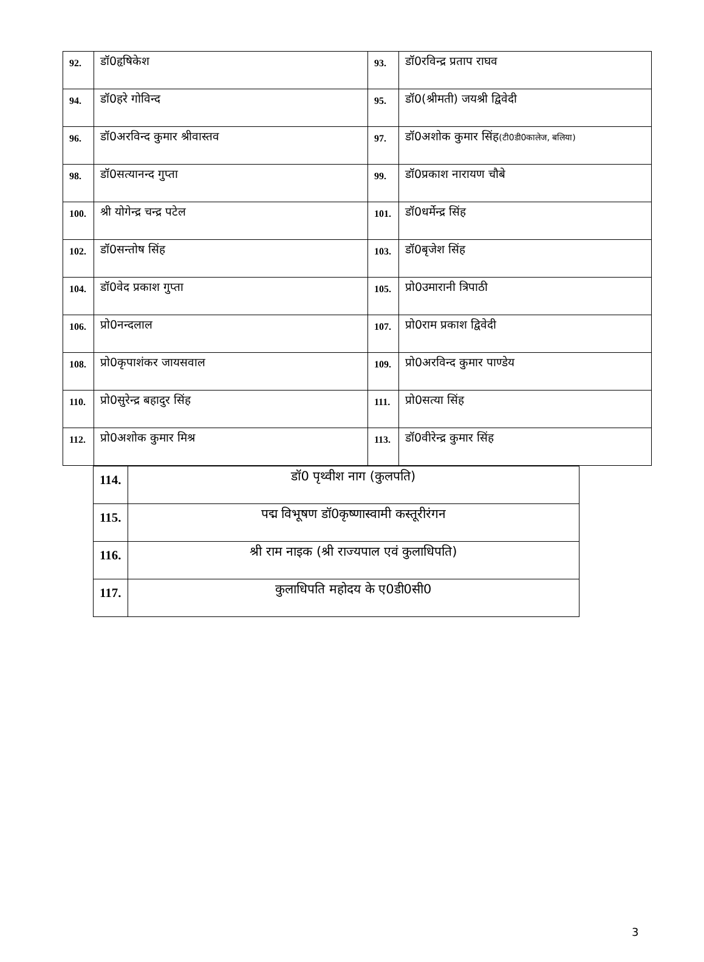| 92. | डॉ0हृषिकेश | 93. | डॉ0रविन्द्र प्रताप राघव |
| 94. | डॉ0हरे गोविन्द | 95. | डॉ0(श्रीमती) जयश्री द्विवेदी |
| 96. | डॉ0अरविन्द कुमार श्रीवास्तव | 97. | डॉ0अशोक कुमार सिंह (टी0डी0कालेज, बलिया) |
| 98. | डॉ0सत्यानन्द गुप्ता | 99. | डॉ0प्रकाश नारायण चौबे |
| 100. | श्री योगेन्द्र चन्द्र पटेल | 101. | डॉ0धर्मेन्द्र सिंह |
| 102. | डॉ0सन्तोष सिंह | 103. | डॉ0बृजेश सिंह |
| 104. | डॉ0वेद प्रकाश गुप्ता | 105. | प्रो0उमारानी त्रिपाठी |
| 106. | प्रो0नन्दलाल | 107. | प्रो0राम प्रकाश द्विवेदी |
| 108. | प्रो0कृपाशंकर जायसवाल | 109. | प्रो0अरविन्द कुमार पाण्डेय |
| 110. | प्रो0सुरेन्द्र बहादुर सिंह | 111. | प्रो0सत्या सिंह |
| 112. | प्रो0अशोक कुमार मिश्र | 113. | डॉ0वीरेन्द्र कुमार सिंह |
| 114. | डॉ0 पृथ्वीश नाग (कुलपति) |
| 115. | पद्म विभूषण डॉ0कृष्णास्वामी कस्तूरीरंगन |
| 116. | श्री राम नाइक (श्री राज्यपाल एवं कुलाधिपति) |
| 117. | कुलाधिपति महोदय के ए0डी0सी0 |
3